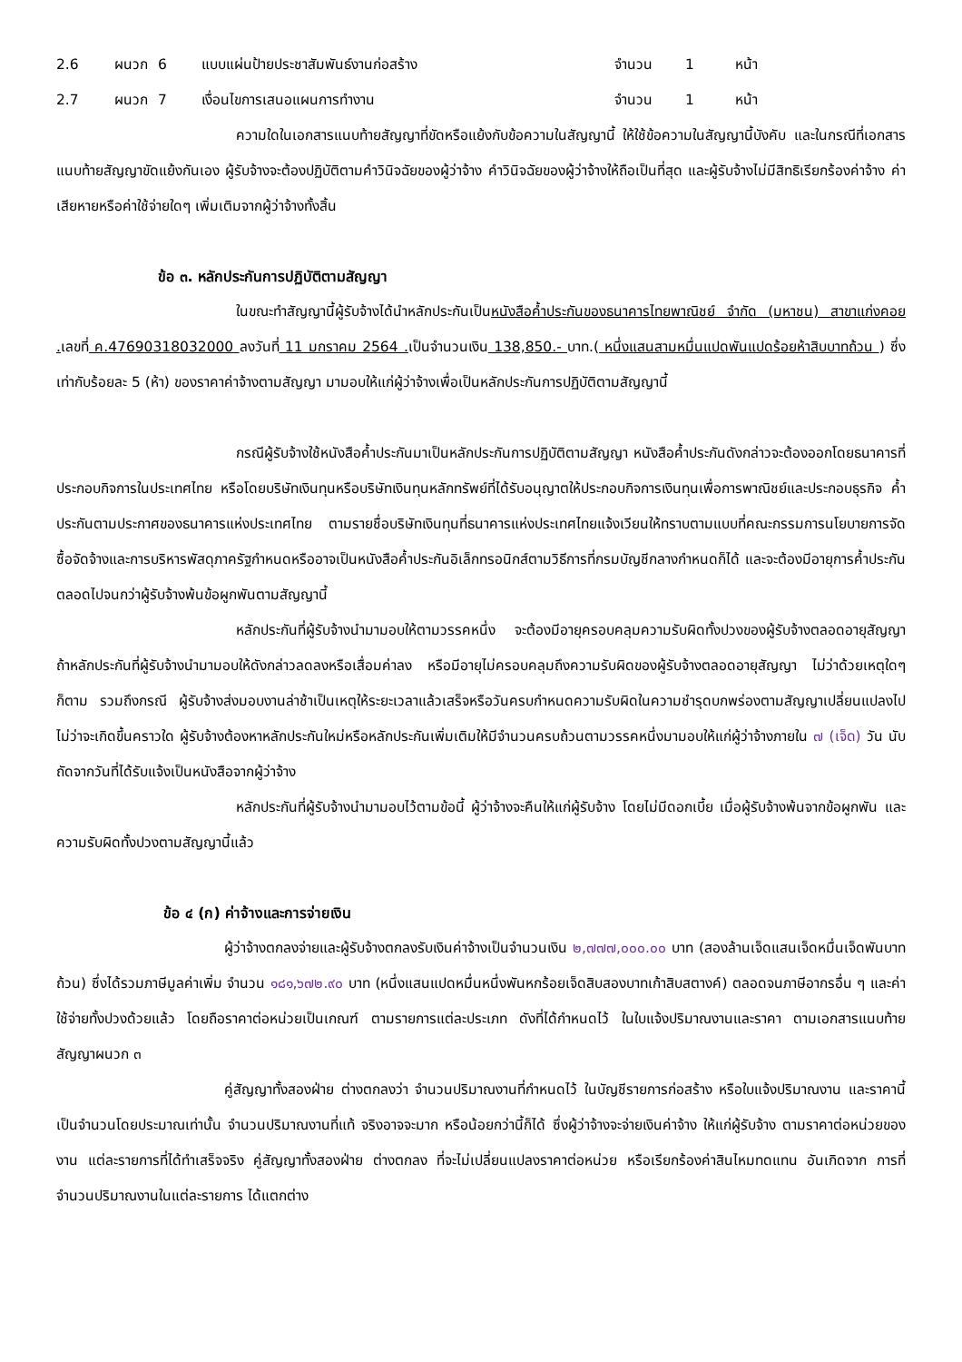2.6 ผนวก 6 แบบแผ่นป้ายประชาสัมพันธ์งานก่อสร้าง จำนวน 1 หน้า
2.7 ผนวก 7 เงื่อนไขการเสนอแผนการทำงาน จำนวน 1 หน้า
ความใดในเอกสารแนบท้ายสัญญาที่ขัดหรือแย้งกับข้อความในสัญญานี้ ให้ใช้ข้อความในสัญญานี้บังคับ และในกรณีที่เอกสารแนบท้ายสัญญาขัดแย้งกันเอง ผู้รับจ้างจะต้องปฏิบัติตามคำวินิจฉัยของผู้ว่าจ้าง คำวินิจฉัยของผู้ว่าจ้างให้ถือเป็นที่สุด และผู้รับจ้างไม่มีสิทธิเรียกร้องค่าจ้าง ค่าเสียหายหรือค่าใช้จ่ายใดๆ เพิ่มเติมจากผู้ว่าจ้างทั้งสิ้น
ข้อ ๓. หลักประกันการปฏิบัติตามสัญญา
ในขณะทำสัญญานี้ผู้รับจ้างได้นำหลักประกันเป็นหนังสือค้ำประกันของธนาคารไทยพาณิชย์ จำกัด (มหาชน) สาขาแก่งคอย . เลขที่ ค.47690318032000 ลงวันที่ 11 มกราคม 2564 . เป็นจำนวนเงิน 138,850.- บาท.( หนึ่งแสนสามหมื่นแปดพันแปดร้อยห้าสิบบาทถ้วน ) ซึ่งเท่ากับร้อยละ 5 (ห้า) ของราคาค่าจ้างตามสัญญา มามอบให้แก่ผู้ว่าจ้างเพื่อเป็นหลักประกันการปฏิบัติตามสัญญานี้
กรณีผู้รับจ้างใช้หนังสือค้ำประกันมาเป็นหลักประกันการปฏิบัติตามสัญญา หนังสือค้ำประกันดังกล่าวจะต้องออกโดยธนาคารที่ประกอบกิจการในประเทศไทย หรือโดยบริษัทเงินทุนหรือบริษัทเงินทุนหลักทรัพย์ที่ได้รับอนุญาตให้ประกอบกิจการเงินทุนเพื่อการพาณิชย์และประกอบธุรกิจ ค้ำประกันตามประกาศของธนาคารแห่งประเทศไทย ตามรายชื่อบริษัทเงินทุนที่ธนาคารแห่งประเทศไทยแจ้งเวียนให้ทราบตามแบบที่คณะกรรมการนโยบายการจัดซื้อจัดจ้างและการบริหารพัสดุภาครัฐกำหนดหรืออาจเป็นหนังสือค้ำประกันอิเล็กทรอนิกส์ตามวิธีการที่กรมบัญชีกลางกำหนดก็ได้ และจะต้องมีอายุการค้ำประกันตลอดไปจนกว่าผู้รับจ้างพ้นข้อผูกพันตามสัญญานี้
หลักประกันที่ผู้รับจ้างนำมามอบให้ตามวรรคหนึ่ง จะต้องมีอายุครอบคลุมความรับผิดทั้งปวงของผู้รับจ้างตลอดอายุสัญญา ถ้าหลักประกันที่ผู้รับจ้างนำมามอบให้ดังกล่าวลดลงหรือเสื่อมค่าลง หรือมีอายุไม่ครอบคลุมถึงความรับผิดของผู้รับจ้างตลอดอายุสัญญา ไม่ว่าด้วยเหตุใดๆ ก็ตาม รวมถึงกรณี ผู้รับจ้างส่งมอบงานล่าช้าเป็นเหตุให้ระยะเวลาแล้วเสร็จหรือวันครบกำหนดความรับผิดในความชำรุดบกพร่องตามสัญญาเปลี่ยนแปลงไป ไม่ว่าจะเกิดขึ้นคราวใด ผู้รับจ้างต้องหาหลักประกันใหม่หรือหลักประกันเพิ่มเติมให้มีจำนวนครบถ้วนตามวรรคหนึ่งมามอบให้แก่ผู้ว่าจ้างภายใน ๗ (เจ็ด) วัน นับถัดจากวันที่ได้รับแจ้งเป็นหนังสือจากผู้ว่าจ้าง
หลักประกันที่ผู้รับจ้างนำมามอบไว้ตามข้อนี้ ผู้ว่าจ้างจะคืนให้แก่ผู้รับจ้าง โดยไม่มีดอกเบี้ย เมื่อผู้รับจ้างพ้นจากข้อผูกพัน และความรับผิดทั้งปวงตามสัญญานี้แล้ว
ข้อ ๔ (ก) ค่าจ้างและการจ่ายเงิน
ผู้ว่าจ้างตกลงจ่ายและผู้รับจ้างตกลงรับเงินค่าจ้างเป็นจำนวนเงิน ๒,๗๗๗,๐๐๐.๐๐ บาท (สองล้านเจ็ดแสนเจ็ดหมื่นเจ็ดพันบาทถ้วน) ซึ่งได้รวมภาษีมูลค่าเพิ่ม จำนวน ๑๘๑,๖๗๒.๙๐ บาท (หนึ่งแสนแปดหมื่นหนึ่งพันหกร้อยเจ็ดสิบสองบาทเก้าสิบสตางค์) ตลอดจนภาษีอากรอื่น ๆ และค่าใช้จ่ายทั้งปวงด้วยแล้ว โดยถือราคาต่อหน่วยเป็นเกณฑ์ ตามรายการแต่ละประเภท ดังที่ได้กำหนดไว้ ในใบแจ้งปริมาณงานและราคา ตามเอกสารแนบท้ายสัญญาผนวก ๓
คู่สัญญาทั้งสองฝ่าย ต่างตกลงว่า จำนวนปริมาณงานที่กำหนดไว้ ในบัญชีรายการก่อสร้าง หรือใบแจ้งปริมาณงาน และราคานี้ เป็นจำนวนโดยประมาณเท่านั้น จำนวนปริมาณงานที่แท้ จริงอาจจะมาก หรือน้อยกว่านี้ก็ได้ ซึ่งผู้ว่าจ้างจะจ่ายเงินค่าจ้าง ให้แก่ผู้รับจ้าง ตามราคาต่อหน่วยของงาน แต่ละรายการที่ได้ทำเสร็จจริง คู่สัญญาทั้งสองฝ่าย ต่างตกลง ที่จะไม่เปลี่ยนแปลงราคาต่อหน่วย หรือเรียกร้องค่าสินไหมทดแทน อันเกิดจาก การที่จำนวนปริมาณงานในแต่ละรายการ ได้แตกต่าง